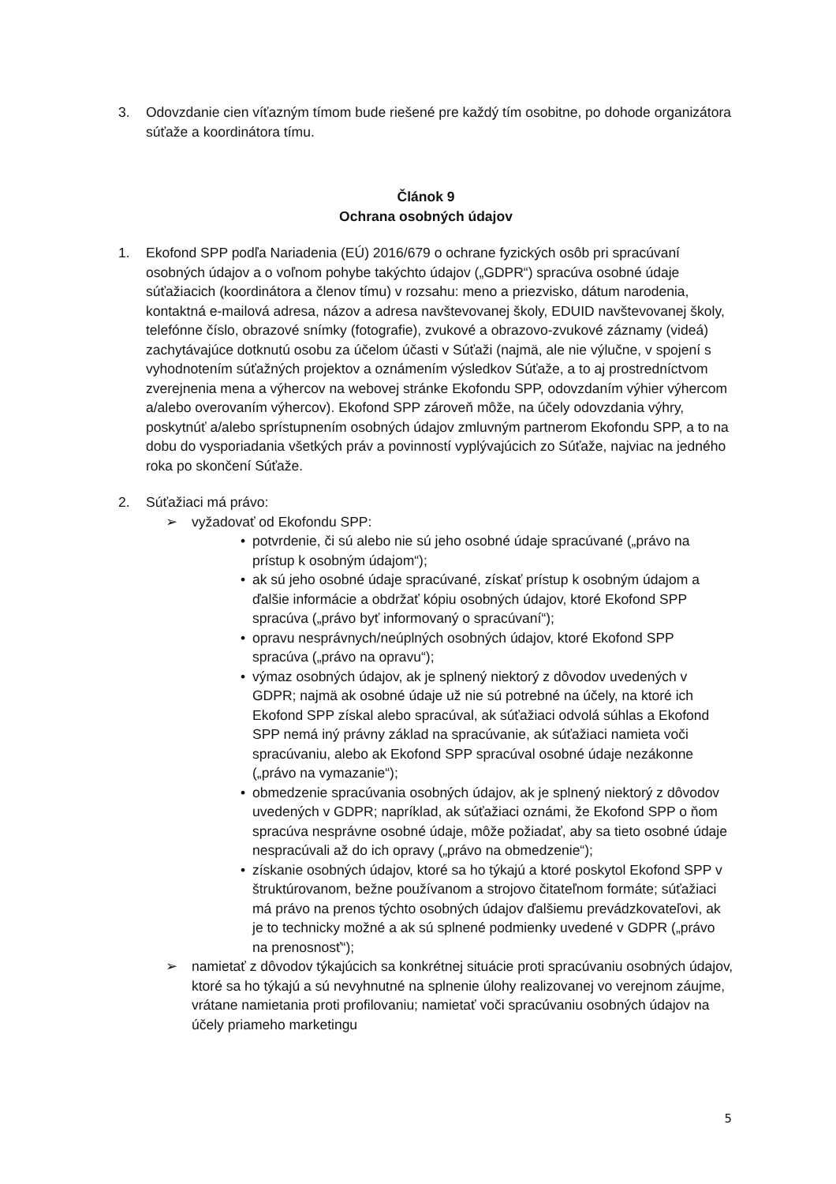3. Odovzdanie cien víťazným tímom bude riešené pre každý tím osobitne, po dohode organizátora súťaže a koordinátora tímu.
Článok 9
Ochrana osobných údajov
1. Ekofond SPP podľa Nariadenia (EÚ) 2016/679 o ochrane fyzických osôb pri spracúvaní osobných údajov a o voľnom pohybe takýchto údajov („GDPR“) spracúva osobné údaje súťažiacich (koordinátora a členov tímu) v rozsahu: meno a priezvisko, dátum narodenia, kontaktná e-mailová adresa, názov a adresa navštevovanej školy, EDUID navštevovanej školy, telefónne číslo, obrazové snímky (fotografie), zvukové a obrazovo-zvukové záznamy (videá) zachytávajúce dotknutú osobu za účelom účasti v Súťaži (najmä, ale nie výlučne, v spojení s vyhodnotením súťažných projektov a oznámením výsledkov Súťaže, a to aj prostredníctvom zverejnenia mena a výhercov na webovej stránke Ekofondu SPP, odovzdaním výhier výhercom a/alebo overovaním výhercov). Ekofond SPP zároveň môže, na účely odovzdania výhry, poskytnúť a/alebo sprístupnením osobných údajov zmluvným partnerom Ekofondu SPP, a to na dobu do vysporiadania všetkých práv a povinností vyplývajúcich zo Súťaže, najviac na jedného roka po skončení Súťaže.
2. Súťažiaci má právo:
➢ vyžadovať od Ekofondu SPP:
• potvrdenie, či sú alebo nie sú jeho osobné údaje spracúvané („právo na prístup k osobným údajom“);
• ak sú jeho osobné údaje spracúvané, získať prístup k osobným údajom a ďalšie informácie a obdržať kópiu osobných údajov, ktoré Ekofond SPP spracúva („právo byť informovaný o spracúvaní“);
• opravu nesprávnych/neúplných osobných údajov, ktoré Ekofond SPP spracúva („právo na opravu“);
• výmaz osobných údajov, ak je splnený niektorý z dôvodov uvedených v GDPR; najmä ak osobné údaje už nie sú potrebné na účely, na ktoré ich Ekofond SPP získal alebo spracúval, ak súťažiaci odvolá súhlas a Ekofond SPP nemá iný právny základ na spracúvanie, ak súťažiaci namieta voči spracúvaniu, alebo ak Ekofond SPP spracúval osobné údaje nezákonne („právo na vymazanie“);
• obmedzenie spracúvania osobných údajov, ak je splnený niektorý z dôvodov uvedených v GDPR; napríklad, ak súťažiaci oznámi, že Ekofond SPP o ňom spracúva nesprávne osobné údaje, môže požiadať, aby sa tieto osobné údaje nespracúvali až do ich opravy („právo na obmedzenie“);
• získanie osobných údajov, ktoré sa ho týkajú a ktoré poskytol Ekofond SPP v štruktúrovanom, bežne používanom a strojovo čitateľnom formáte; súťažiaci má právo na prenos týchto osobných údajov ďalšiemu prevádzkovateľovi, ak je to technicky možné a ak sú splnené podmienky uvedené v GDPR („právo na prenosnosť“);
➢ namietať z dôvodov týkajúcich sa konkrétnej situácie proti spracúvaniu osobných údajov, ktoré sa ho týkajú a sú nevyhnutné na splnenie úlohy realizovanej vo verejnom záujme, vrátane namietania proti profilovaniu; namietať voči spracúvaniu osobných údajov na účely priameho marketingu
5